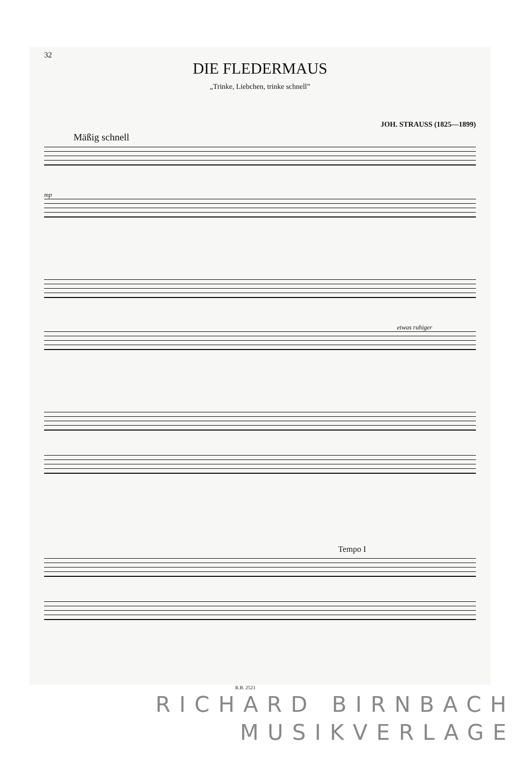32
DIE FLEDERMAUS
„Trinke, Liebchen, trinke schnell”
JOH. STRAUSS (1825—1899)
Mäßig schnell
mp
etwas ruhiger
Tempo I
R.B. 2523
RICHARD BIRNBACH
MUSIKVERLAGE